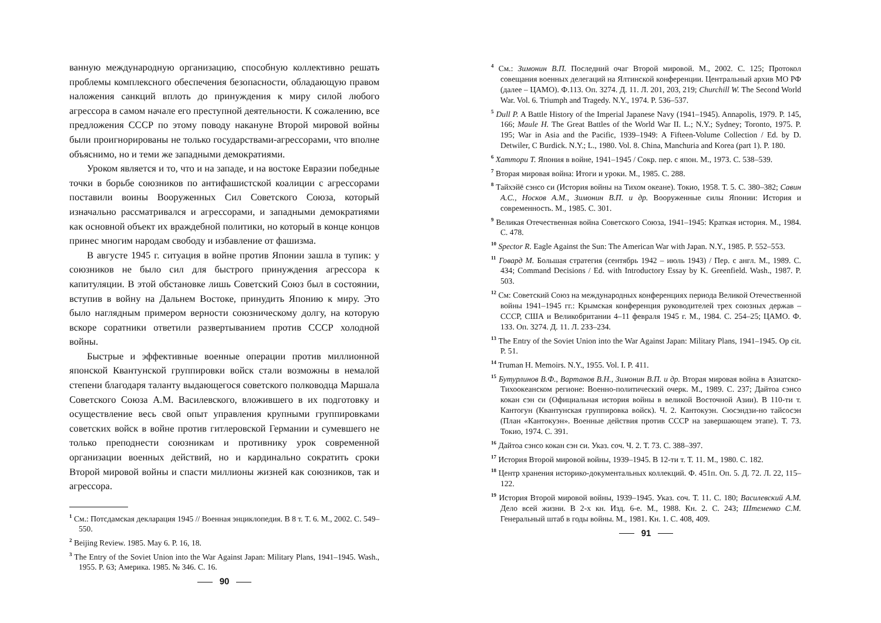ванную международную организацию, способную коллективно решать проблемы комплексного обеспечения безопасности, обладающую правом наложения санкций вплоть до принуждения к миру силой любого агрессора в самом начале его преступной деятельности. К сожалению, все предложения СССР по этому поводу накануне Второй мировой войны были проигнорированы не только государствами-агрессорами, что вполне объяснимо, но и теми же западными демократиями.
Уроком является и то, что и на западе, и на востоке Евразии победные точки в борьбе союзников по антифашистской коалиции с агрессорами поставили воины Вооруженных Сил Советского Союза, который изначально рассматривался и агрессорами, и западными демократиями как основной объект их враждебной политики, но который в конце концов принес многим народам свободу и избавление от фашизма.
В августе 1945 г. ситуация в войне против Японии зашла в тупик: у союзников не было сил для быстрого принуждения агрессора к капитуляции. В этой обстановке лишь Советский Союз был в состоянии, вступив в войну на Дальнем Востоке, принудить Японию к миру. Это было наглядным примером верности союзническому долгу, на которую вскоре соратники ответили развертыванием против СССР холодной войны.
Быстрые и эффективные военные операции против миллионной японской Квантунской группировки войск стали возможны в немалой степени благодаря таланту выдающегося советского полководца Маршала Советского Союза А.М. Василевского, вложившего в их подготовку и осуществление весь свой опыт управления крупными группировками советских войск в войне против гитлеровской Германии и сумевшего не только преподнести союзникам и противнику урок современной организации военных действий, но и кардинально сократить сроки Второй мировой войны и спасти миллионы жизней как союзников, так и агрессора.
<sup>1</sup> См.: Потсдамская декларация 1945 // Военная энциклопедия. В 8 т. Т. 6. М., 2002. С. 549–550.
<sup>2</sup> Beijing Review. 1985. May 6. P. 16, 18.
<sup>3</sup> The Entry of the Soviet Union into the War Against Japan: Military Plans, 1941–1945. Wash., 1955. P. 63; Америка. 1985. № 346. С. 16.
90
<sup>4</sup> См.: Зимонин В.П. Последний очаг Второй мировой. М., 2002. С. 125; Протокол совещания военных делегаций на Ялтинской конференции. Центральный архив МО РФ (далее – ЦАМО). Ф.113. Оп. 3274. Д. 11. Л. 201, 203, 219; Churchill W. The Second World War. Vol. 6. Triumph and Tragedy. N.Y., 1974. P. 536–537.
<sup>5</sup> Dull P. A Battle History of the Imperial Japanese Navy (1941–1945). Annapolis, 1979. P. 145, 166; Maule H. The Great Battles of the World War II. L.; N.Y.; Sydney; Toronto, 1975. P. 195; War in Asia and the Pacific, 1939–1949: A Fifteen-Volume Collection / Ed. by D. Detwiler, C Burdick. N.Y.; L., 1980. Vol. 8. China, Manchuria and Korea (part 1). P. 180.
<sup>6</sup> Хаттори Т. Япония в войне, 1941–1945 / Сокр. пер. с япон. М., 1973. С. 538–539.
<sup>7</sup> Вторая мировая война: Итоги и уроки. М., 1985. С. 288.
<sup>8</sup> Тайхэйё сэнсо си (История войны на Тихом океане). Токио, 1958. Т. 5. С. 380–382; Савин А.С., Носков А.М., Зимонин В.П. и др. Вооруженные силы Японии: История и современность. М., 1985. С. 301.
<sup>9</sup> Великая Отечественная война Советского Союза, 1941–1945: Краткая история. М., 1984. С. 478.
<sup>10</sup> Spector R. Eagle Against the Sun: The American War with Japan. N.Y., 1985. P. 552–553.
<sup>11</sup> Говард М. Большая стратегия (сентябрь 1942 – июль 1943) / Пер. с англ. М., 1989. С. 434; Command Decisions / Ed. with Introductory Essay by K. Greenfield. Wash., 1987. P. 503.
<sup>12</sup> См: Советский Союз на международных конференциях периода Великой Отечественной войны 1941–1945 гг.: Крымская конференция руководителей трех союзных держав – СССР, США и Великобритании 4–11 февраля 1945 г. М., 1984. С. 254–25; ЦАМО. Ф. 133. Оп. 3274. Д. 11. Л. 233–234.
<sup>13</sup> The Entry of the Soviet Union into the War Against Japan: Military Plans, 1941–1945. Op cit. P. 51.
<sup>14</sup> Truman H. Memoirs. N.Y., 1955. Vol. I. P. 411.
<sup>15</sup> Бутурлинов В.Ф., Вартанов В.Н., Зимонин В.П. и др. Вторая мировая война в Азиатско-Тихоокеанском регионе: Военно-политический очерк. М., 1989. С. 237; Дайтоа сэнсо кокан сэн си (Официальная история войны в великой Восточной Азии). В 110-ти т. Кантогун (Квантунская группировка войск). Ч. 2. Кантокуэн. Сюсэндзи-но тайсосэн (План «Кантокуэн». Военные действия против СССР на завершающем этапе). Т. 73. Токио, 1974. С. 391.
<sup>16</sup> Дайтоа сэнсо кокан сэн си. Указ. соч. Ч. 2. Т. 73. С. 388–397.
<sup>17</sup> История Второй мировой войны, 1939–1945. В 12-ти т. Т. 11. М., 1980. С. 182.
<sup>18</sup> Центр хранения историко-документальных коллекций. Ф. 451п. Оп. 5. Д. 72. Л. 22, 115–122.
<sup>19</sup> История Второй мировой войны, 1939–1945. Указ. соч. Т. 11. С. 180; Василевский А.М. Дело всей жизни. В 2-х кн. Изд. 6-е. М., 1988. Кн. 2. С. 243; Штеменко С.М. Генеральный штаб в годы войны. М., 1981. Кн. 1. С. 408, 409.
91